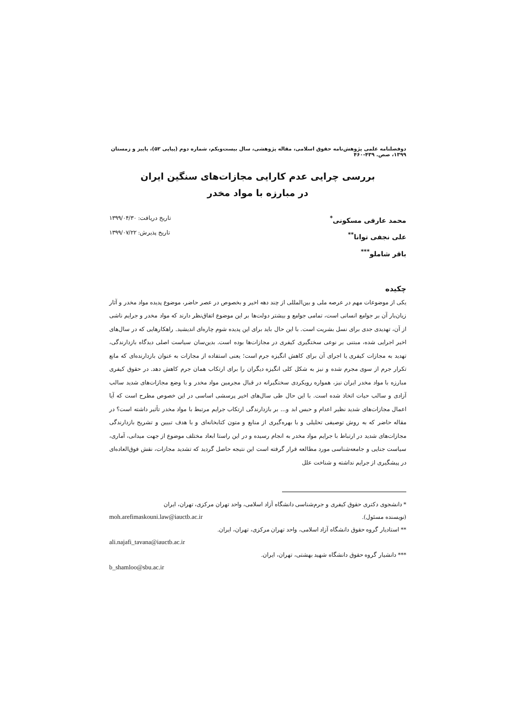دوفصلنامه علمی پژوهش‌نامه حقوق اسلامی، مقاله پژوهشی، سال بیست‌ویکم، شماره دوم (پیاپی ۵۲)، پاییز و زمستان ۱۳۹۹، صص. ۴۳۹-۴۶۰
بررسی چرایی عدم کارایی مجازات‌های سنگین ایران
در مبارزه با مواد مخدر
محمد عارفی مسکونی<sup>*</sup>
علی نجفی توانا<sup>**</sup>
باقر شاملو<sup>***</sup>
تاریخ دریافت: ۱۳۹۹/۰۴/۳۰
تاریخ پذیرش: ۱۳۹۹/۰۷/۲۲
چکیده
یکی از موضوعات مهم در عرصه ملی و بین‌المللی از چند دهه اخیر و بخصوص در عصر حاضر، موضوع پدیده مواد مخدر و آثار زیان‌بار آن بر جوامع انسانی است، تمامی جوامع و بیشتر دولت‌ها بر این موضوع اتفاق‌نظر دارند که مواد مخدر و جرایم ناشی از آن، تهدیدی جدی برای نسل بشریت است. با این حال باید برای این پدیده شوم چاره‌ای اندیشید. راهکارهایی که در سال‌های اخیر اجرایی شده، مبتنی بر نوعی سختگیری کیفری در مجازات‌ها بوده است. بدین‌سان سیاست اصلی دیدگاه بازدارندگی، تهدید به مجازات کیفری یا اجرای آن برای کاهش انگیزه جرم است؛ یعنی استفاده از مجازات به عنوان بازدارنده‌ای که مانع تکرار جرم از سوی مجرم شده و نیز به شکل کلی انگیزه دیگران را برای ارتکاب همان جرم کاهش دهد. در حقوق کیفری مبارزه با مواد مخدر ایران نیز، همواره رویکردی سختگیرانه در قبال مجرمین مواد مخدر و با وضع مجازات‌های شدید سالب آزادی و سالب حیات اتخاذ شده است. با این حال طی سال‌های اخیر پرسشی اساسی در این خصوص مطرح است که آیا اعمال مجازات‌های شدید نظیر اعدام و حبس ابد و... بر بازدارندگی ارتکاب جرایم مرتبط با مواد مخدر تأثیر داشته است؟ در مقاله حاضر که به روش توصیفی تحلیلی و با بهره‌گیری از منابع و متون کتابخانه‌ای و با هدف تبیین و تشریح بازدارندگی مجازات‌های شدید در ارتباط با جرایم مواد مخدر به انجام رسیده و در این راستا ابعاد مختلف موضوع از جهت میدانی، آماری، سیاست جنایی و جامعه‌شناسی مورد مطالعه قرار گرفته است این نتیجه حاصل گردید که تشدید مجازات، نقش فوق‌العاده‌ای در پیشگیری از جرایم نداشته و شناخت علل
* دانشجوی دکتری حقوق کیفری و جرم‌شناسی دانشگاه آزاد اسلامی، واحد تهران مرکزی، تهران، ایران
(نویسنده مسئول). moh.arefimaskouni.law@iauctb.ac.ir
** استادیار گروه حقوق دانشگاه آزاد اسلامی، واحد تهران مرکزی، تهران، ایران.
ali.najafi_tavana@iauctb.ac.ir
*** دانشیار گروه حقوق دانشگاه شهید بهشتی، تهران، ایران.
b_shamloo@sbu.ac.ir